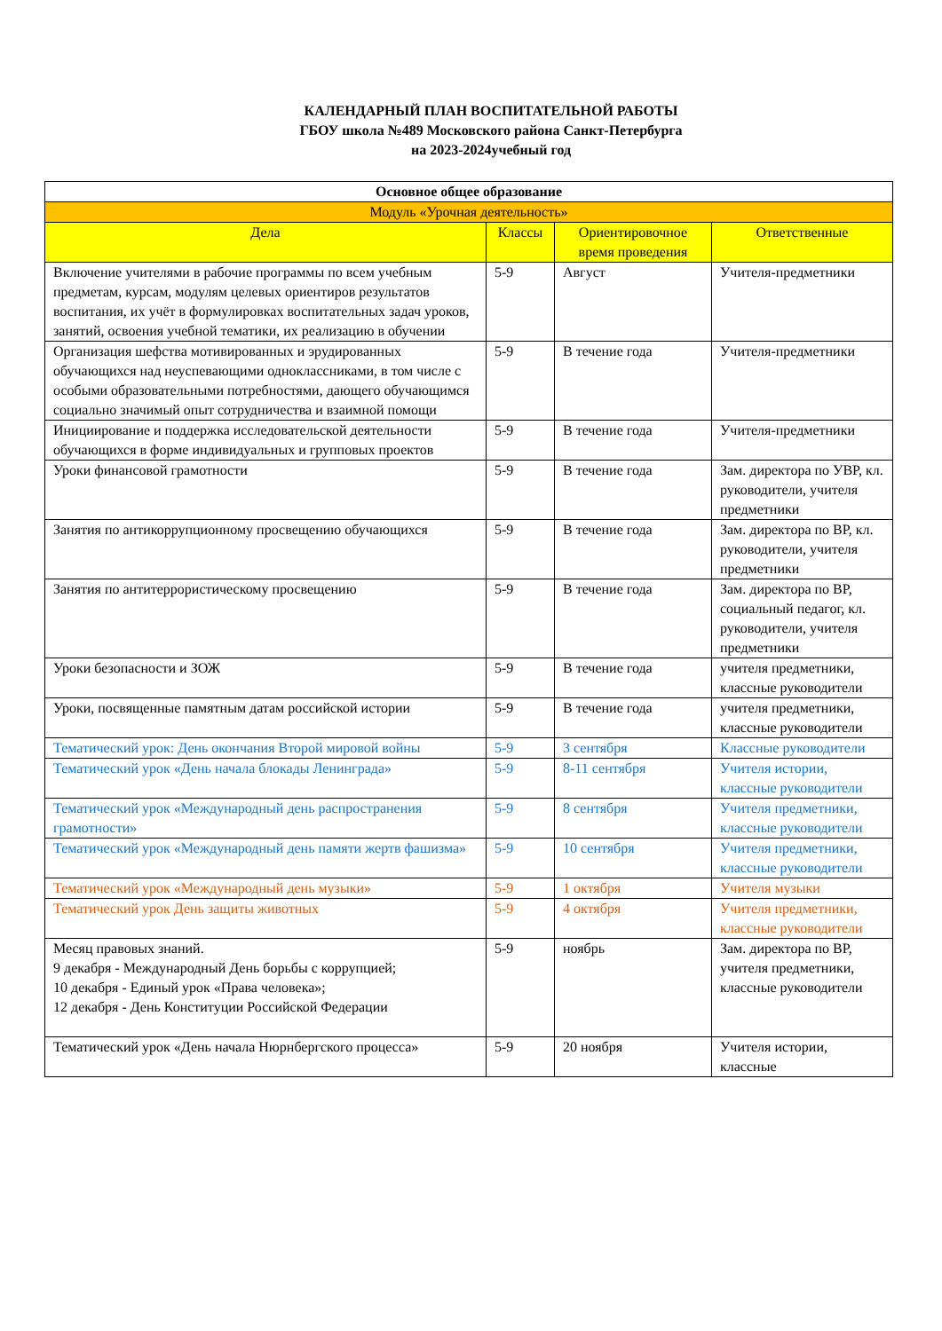КАЛЕНДАРНЫЙ ПЛАН ВОСПИТАТЕЛЬНОЙ РАБОТЫ
ГБОУ школа №489 Московского района Санкт-Петербурга
на 2023-2024учебный год
| Основное общее образование | | | |
| --- | --- | --- | --- |
| Модуль «Урочная деятельность» | | | |
| Дела | Классы | Ориентировочное время проведения | Ответственные |
| Включение учителями в рабочие программы по всем учебным предметам, курсам, модулям целевых ориентиров результатов воспитания, их учёт в формулировках воспитательных задач уроков, занятий, освоения учебной тематики, их реализацию в обучении | 5-9 | Август | Учителя-предметники |
| Организация шефства мотивированных и эрудированных обучающихся над неуспевающими одноклассниками, в том числе с особыми образовательными потребностями, дающего обучающимся социально значимый опыт сотрудничества и взаимной помощи | 5-9 | В течение года | Учителя-предметники |
| Инициирование и поддержка исследовательской деятельности обучающихся в форме индивидуальных и групповых проектов | 5-9 | В течение года | Учителя-предметники |
| Уроки финансовой грамотности | 5-9 | В течение года | Зам. директора по УВР, кл. руководители, учителя предметники |
| Занятия по антикоррупционному просвещению обучающихся | 5-9 | В течение года | Зам. директора по ВР, кл. руководители, учителя предметники |
| Занятия по антитеррористическому просвещению | 5-9 | В течение года | Зам. директора по ВР, социальный педагог, кл. руководители, учителя предметники |
| Уроки безопасности и ЗОЖ | 5-9 | В течение года | учителя предметники, классные руководители |
| Уроки, посвященные памятным датам российской истории | 5-9 | В течение года | учителя предметники, классные руководители |
| Тематический урок: День окончания Второй мировой войны | 5-9 | 3 сентября | Классные руководители |
| Тематический урок «День начала блокады Ленинграда» | 5-9 | 8-11 сентября | Учителя истории, классные руководители |
| Тематический урок «Международный день распространения грамотности» | 5-9 | 8 сентября | Учителя предметники, классные руководители |
| Тематический урок «Международный день памяти жертв фашизма» | 5-9 | 10 сентября | Учителя предметники, классные руководители |
| Тематический урок «Международный день музыки» | 5-9 | 1 октября | Учителя музыки |
| Тематический урок День защиты животных | 5-9 | 4 октября | Учителя предметники, классные руководители |
| Месяц правовых знаний. 9 декабря - Международный День борьбы с коррупцией; 10 декабря - Единый урок «Права человека»; 12 декабря - День Конституции Российской Федерации | 5-9 | ноябрь | Зам. директора по ВР, учителя предметники, классные руководители |
| Тематический урок «День начала Нюрнбергского процесса» | 5-9 | 20 ноября | Учителя истории, классные |